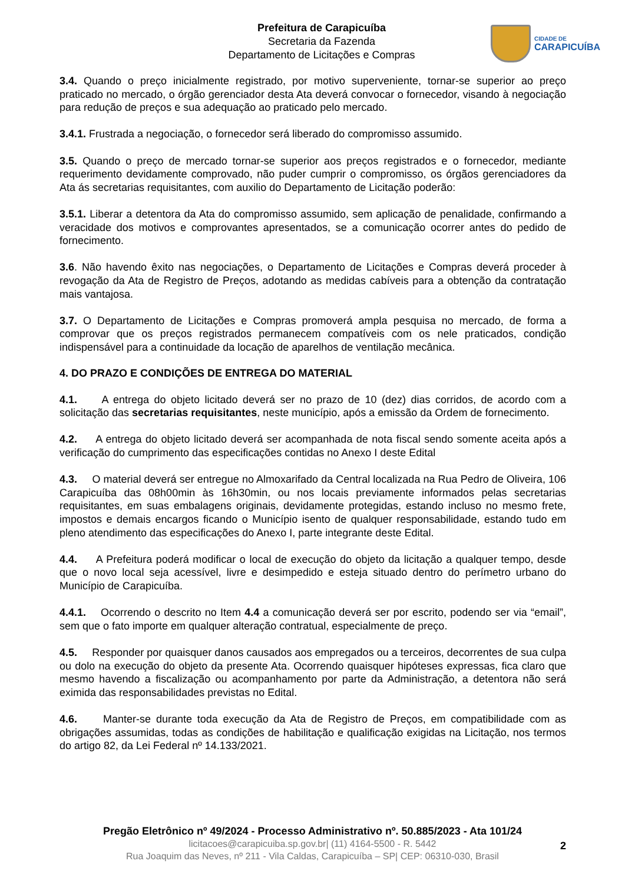Prefeitura de Carapicuíba
Secretaria da Fazenda
Departamento de Licitações e Compras
CIDADE DE
CARAPICUÍBA
3.4. Quando o preço inicialmente registrado, por motivo superveniente, tornar-se superior ao preço praticado no mercado, o órgão gerenciador desta Ata deverá convocar o fornecedor, visando à negociação para redução de preços e sua adequação ao praticado pelo mercado.
3.4.1. Frustrada a negociação, o fornecedor será liberado do compromisso assumido.
3.5. Quando o preço de mercado tornar-se superior aos preços registrados e o fornecedor, mediante requerimento devidamente comprovado, não puder cumprir o compromisso, os órgãos gerenciadores da Ata ás secretarias requisitantes, com auxilio do Departamento de Licitação poderão:
3.5.1. Liberar a detentora da Ata do compromisso assumido, sem aplicação de penalidade, confirmando a veracidade dos motivos e comprovantes apresentados, se a comunicação ocorrer antes do pedido de fornecimento.
3.6. Não havendo êxito nas negociações, o Departamento de Licitações e Compras deverá proceder à revogação da Ata de Registro de Preços, adotando as medidas cabíveis para a obtenção da contratação mais vantajosa.
3.7. O Departamento de Licitações e Compras promoverá ampla pesquisa no mercado, de forma a comprovar que os preços registrados permanecem compatíveis com os nele praticados, condição indispensável para a continuidade da locação de aparelhos de ventilação mecânica.
4. DO PRAZO E CONDIÇÕES DE ENTREGA DO MATERIAL
4.1. A entrega do objeto licitado deverá ser no prazo de 10 (dez) dias corridos, de acordo com a solicitação das secretarias requisitantes, neste município, após a emissão da Ordem de fornecimento.
4.2. A entrega do objeto licitado deverá ser acompanhada de nota fiscal sendo somente aceita após a verificação do cumprimento das especificações contidas no Anexo I deste Edital
4.3. O material deverá ser entregue no Almoxarifado da Central localizada na Rua Pedro de Oliveira, 106 Carapicuíba das 08h00min às 16h30min, ou nos locais previamente informados pelas secretarias requisitantes, em suas embalagens originais, devidamente protegidas, estando incluso no mesmo frete, impostos e demais encargos ficando o Município isento de qualquer responsabilidade, estando tudo em pleno atendimento das especificações do Anexo I, parte integrante deste Edital.
4.4. A Prefeitura poderá modificar o local de execução do objeto da licitação a qualquer tempo, desde que o novo local seja acessível, livre e desimpedido e esteja situado dentro do perímetro urbano do Município de Carapicuíba.
4.4.1. Ocorrendo o descrito no Item 4.4 a comunicação deverá ser por escrito, podendo ser via “email”, sem que o fato importe em qualquer alteração contratual, especialmente de preço.
4.5. Responder por quaisquer danos causados aos empregados ou a terceiros, decorrentes de sua culpa ou dolo na execução do objeto da presente Ata. Ocorrendo quaisquer hipóteses expressas, fica claro que mesmo havendo a fiscalização ou acompanhamento por parte da Administração, a detentora não será eximida das responsabilidades previstas no Edital.
4.6. Manter-se durante toda execução da Ata de Registro de Preços, em compatibilidade com as obrigações assumidas, todas as condições de habilitação e qualificação exigidas na Licitação, nos termos do artigo 82, da Lei Federal nº 14.133/2021.
Pregão Eletrônico nº 49/2024 - Processo Administrativo nº. 50.885/2023 - Ata 101/24
licitacoes@carapicuiba.sp.gov.br| (11) 4164-5500 - R. 5442
Rua Joaquim das Neves, nº 211 - Vila Caldas, Carapicuíba – SP| CEP: 06310-030, Brasil
2